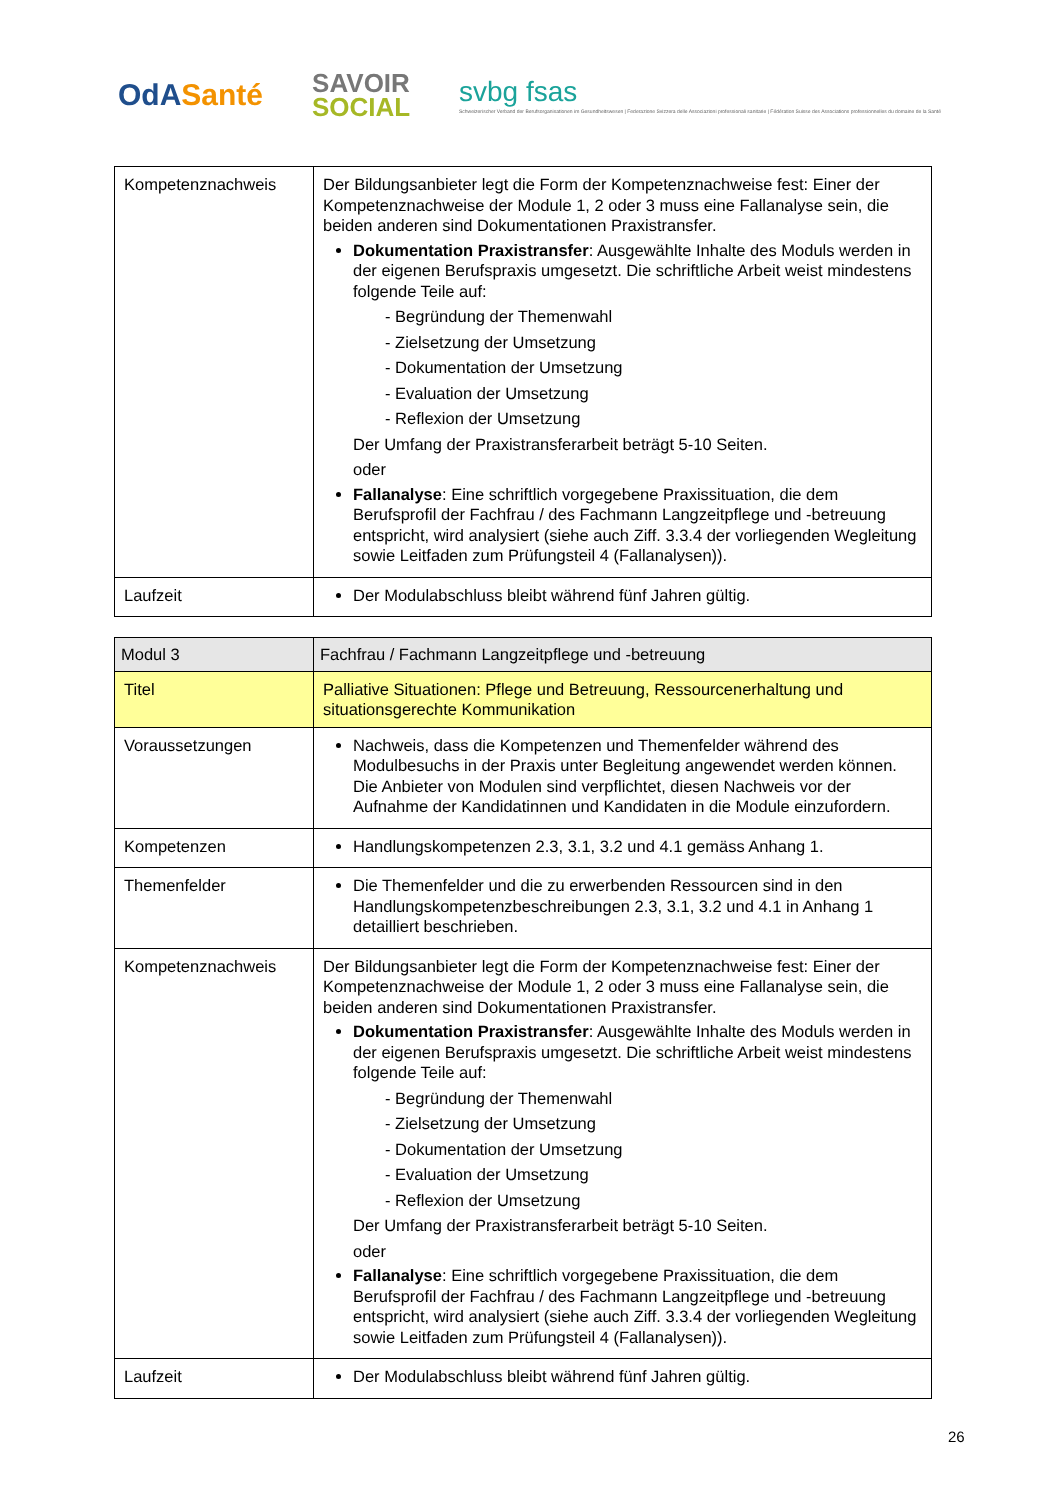OdASanté
SAVOIR
SOCIAL
svbg fsas
Schweizerischer Verband der Berufsorganisationen im Gesundheitswesen | Federazione Svizzera delle Associazioni professionali sanitarie | Fédération Suisse des Associations professionnelles du domaine de la Santé
| Kompetenznachweis | Der Bildungsanbieter legt die Form der Kompetenznachweise fest: Einer der Kompetenznachweise der Module 1, 2 oder 3 muss eine Fallanalyse sein, die beiden anderen sind Dokumentationen Praxistransfer. Dokumentation Praxistransfer : Ausgewählte Inhalte des Moduls werden in der eigenen Berufspraxis umgesetzt. Die schriftliche Arbeit weist mindestens folgende Teile auf: - Begründung der Themenwahl - Zielsetzung der Umsetzung - Dokumentation der Umsetzung - Evaluation der Umsetzung - Reflexion der Umsetzung Der Umfang der Praxistransferarbeit beträgt 5-10 Seiten. oder Fallanalyse : Eine schriftlich vorgegebene Praxissituation, die dem Berufsprofil der Fachfrau / des Fachmann Langzeitpflege und -betreuung entspricht, wird analysiert (siehe auch Ziff. 3.3.4 der vorliegenden Wegleitung sowie Leitfaden zum Prüfungsteil 4 (Fallanalysen)). |
| Laufzeit | Der Modulabschluss bleibt während fünf Jahren gültig. |
| Modul 3 | Fachfrau / Fachmann Langzeitpflege und -betreuung |
| Titel | Palliative Situationen: Pflege und Betreuung, Ressourcenerhaltung und situationsgerechte Kommunikation |
| Voraussetzungen | Nachweis, dass die Kompetenzen und Themenfelder während des Modulbesuchs in der Praxis unter Begleitung angewendet werden können. Die Anbieter von Modulen sind verpflichtet, diesen Nachweis vor der Aufnahme der Kandidatinnen und Kandidaten in die Module einzufordern. |
| Kompetenzen | Handlungskompetenzen 2.3, 3.1, 3.2 und 4.1 gemäss Anhang 1. |
| Themenfelder | Die Themenfelder und die zu erwerbenden Ressourcen sind in den Handlungskompetenzbeschreibungen 2.3, 3.1, 3.2 und 4.1 in Anhang 1 detailliert beschrieben. |
| Kompetenznachweis | Der Bildungsanbieter legt die Form der Kompetenznachweise fest: Einer der Kompetenznachweise der Module 1, 2 oder 3 muss eine Fallanalyse sein, die beiden anderen sind Dokumentationen Praxistransfer. Dokumentation Praxistransfer : Ausgewählte Inhalte des Moduls werden in der eigenen Berufspraxis umgesetzt. Die schriftliche Arbeit weist mindestens folgende Teile auf: - Begründung der Themenwahl - Zielsetzung der Umsetzung - Dokumentation der Umsetzung - Evaluation der Umsetzung - Reflexion der Umsetzung Der Umfang der Praxistransferarbeit beträgt 5-10 Seiten. oder Fallanalyse : Eine schriftlich vorgegebene Praxissituation, die dem Berufsprofil der Fachfrau / des Fachmann Langzeitpflege und -betreuung entspricht, wird analysiert (siehe auch Ziff. 3.3.4 der vorliegenden Wegleitung sowie Leitfaden zum Prüfungsteil 4 (Fallanalysen)). |
| Laufzeit | Der Modulabschluss bleibt während fünf Jahren gültig. |
26